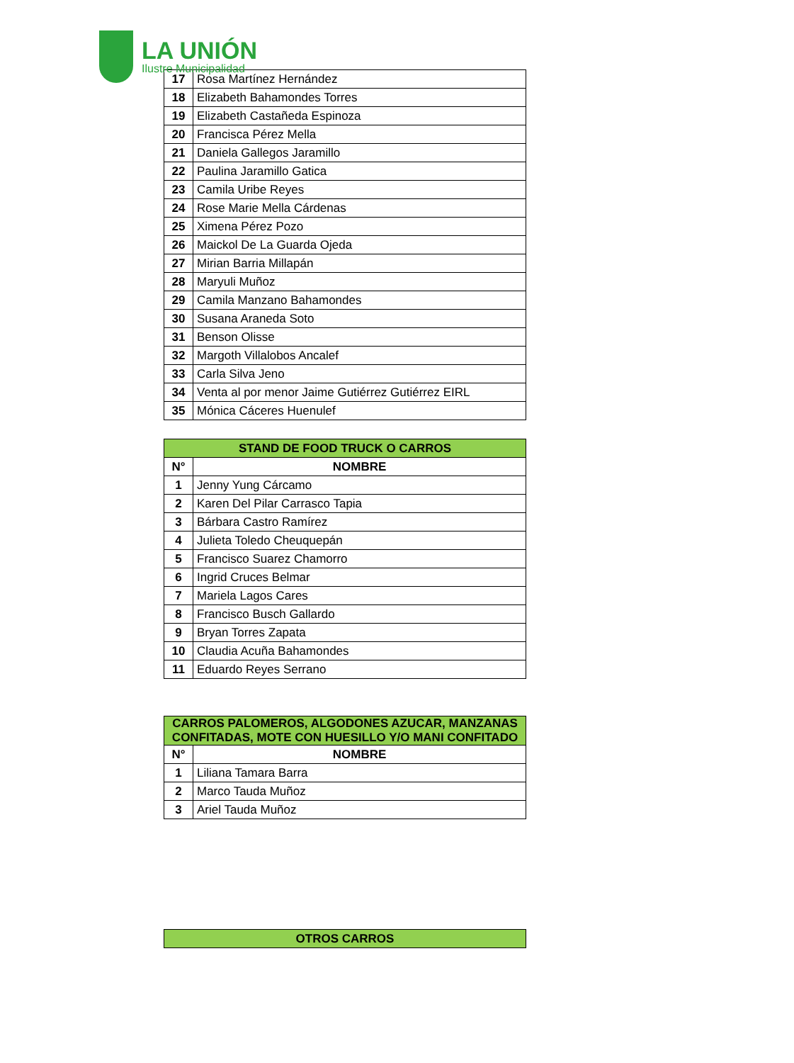LA UNIÓN
Ilustre Municipalidad
| 17 | Rosa Martínez Hernández |
| 18 | Elizabeth Bahamondes Torres |
| 19 | Elizabeth Castañeda Espinoza |
| 20 | Francisca Pérez Mella |
| 21 | Daniela Gallegos Jaramillo |
| 22 | Paulina Jaramillo Gatica |
| 23 | Camila Uribe Reyes |
| 24 | Rose Marie Mella Cárdenas |
| 25 | Ximena Pérez Pozo |
| 26 | Maickol De La Guarda Ojeda |
| 27 | Mirian Barria Millapán |
| 28 | Maryuli Muñoz |
| 29 | Camila Manzano Bahamondes |
| 30 | Susana Araneda Soto |
| 31 | Benson Olisse |
| 32 | Margoth Villalobos Ancalef |
| 33 | Carla Silva Jeno |
| 34 | Venta al por menor Jaime Gutiérrez Gutiérrez EIRL |
| 35 | Mónica Cáceres Huenulef |
| STAND DE FOOD TRUCK O CARROS | |
| --- | --- |
| N° | NOMBRE |
| 1 | Jenny Yung Cárcamo |
| 2 | Karen Del Pilar Carrasco Tapia |
| 3 | Bárbara Castro Ramírez |
| 4 | Julieta Toledo Cheuquepán |
| 5 | Francisco Suarez Chamorro |
| 6 | Ingrid Cruces Belmar |
| 7 | Mariela Lagos Cares |
| 8 | Francisco Busch Gallardo |
| 9 | Bryan Torres Zapata |
| 10 | Claudia Acuña Bahamondes |
| 11 | Eduardo Reyes Serrano |
| CARROS PALOMEROS, ALGODONES AZUCAR, MANZANAS CONFITADAS, MOTE CON HUESILLO Y/O MANI CONFITADO | |
| --- | --- |
| N° | NOMBRE |
| 1 | Liliana Tamara Barra |
| 2 | Marco Tauda Muñoz |
| 3 | Ariel Tauda Muñoz |
| OTROS CARROS |
| --- |